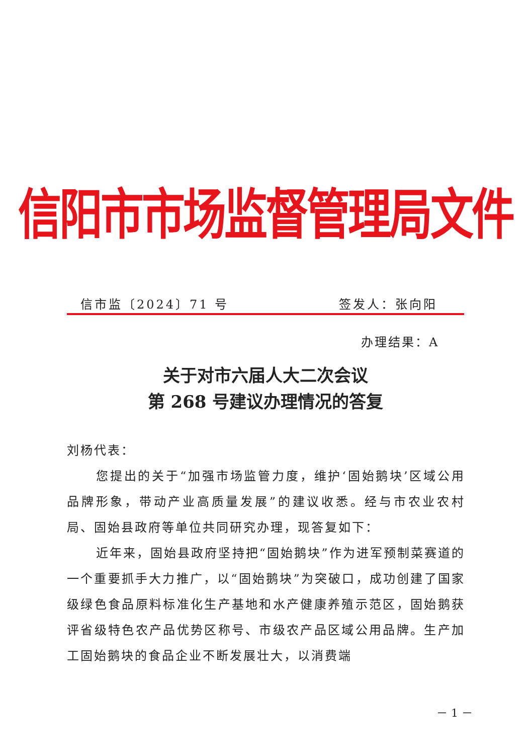信阳市市场监督管理局文件
信市监〔2024〕71 号 签发人：张向阳
办理结果：A
关于对市六届人大二次会议
第 268 号建议办理情况的答复
刘杨代表：
您提出的关于“加强市场监管力度，维护‘固始鹅块’区域公用品牌形象，带动产业高质量发展”的建议收悉。经与市农业农村局、固始县政府等单位共同研究办理，现答复如下：
近年来，固始县政府坚持把“固始鹅块”作为进军预制菜赛道的一个重要抓手大力推广，以“固始鹅块”为突破口，成功创建了国家级绿色食品原料标准化生产基地和水产健康养殖示范区，固始鹅获评省级特色农产品优势区称号、市级农产品区域公用品牌。生产加工固始鹅块的食品企业不断发展壮大，以消费端
－ 1 －